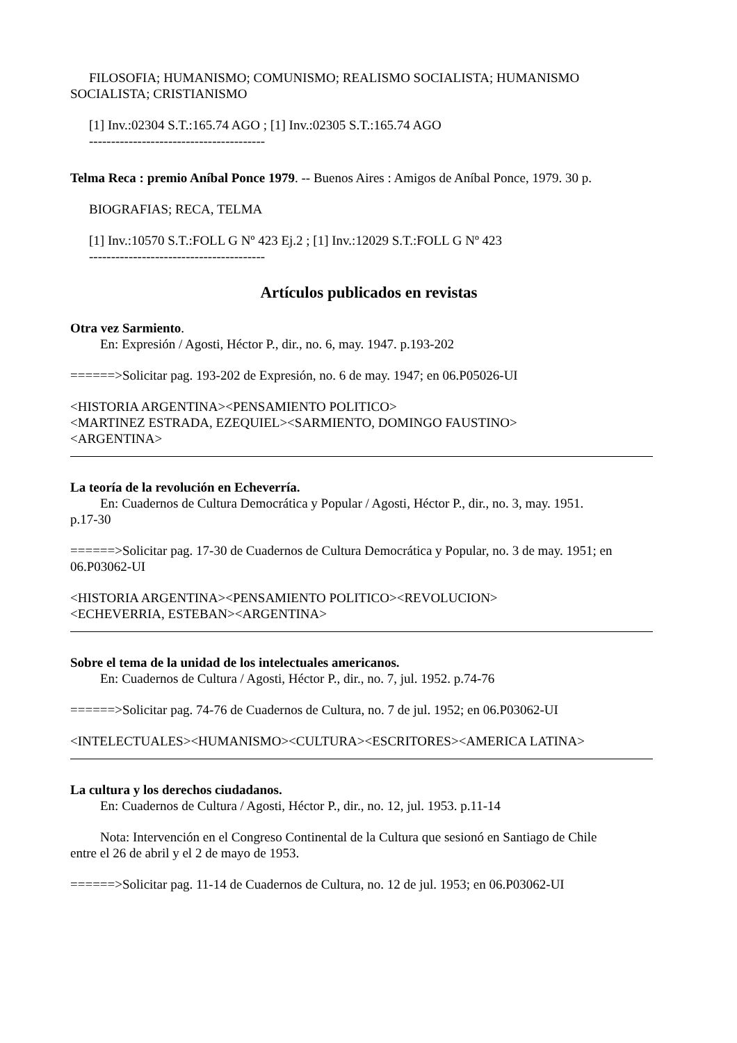FILOSOFIA; HUMANISMO; COMUNISMO; REALISMO SOCIALISTA; HUMANISMO
SOCIALISTA; CRISTIANISMO
[1] Inv.:02304 S.T.:165.74 AGO ; [1] Inv.:02305 S.T.:165.74 AGO
----------------------------------------
Telma Reca : premio Aníbal Ponce 1979. -- Buenos Aires : Amigos de Aníbal Ponce, 1979. 30 p.
BIOGRAFIAS; RECA, TELMA
[1] Inv.:10570 S.T.:FOLL G Nº 423 Ej.2 ; [1] Inv.:12029 S.T.:FOLL G Nº 423
----------------------------------------
Artículos publicados en revistas
Otra vez Sarmiento.
En: Expresión / Agosti, Héctor P., dir., no. 6, may. 1947. p.193-202
======>Solicitar pag. 193-202 de Expresión, no. 6 de may. 1947; en 06.P05026-UI
<HISTORIA ARGENTINA><PENSAMIENTO POLITICO>
<MARTINEZ ESTRADA, EZEQUIEL><SARMIENTO, DOMINGO FAUSTINO>
<ARGENTINA>
La teoría de la revolución en Echeverría.
En: Cuadernos de Cultura Democrática y Popular / Agosti, Héctor P., dir., no. 3, may. 1951.
p.17-30
======>Solicitar pag. 17-30 de Cuadernos de Cultura Democrática y Popular, no. 3 de may. 1951; en 06.P03062-UI
<HISTORIA ARGENTINA><PENSAMIENTO POLITICO><REVOLUCION>
<ECHEVERRIA, ESTEBAN><ARGENTINA>
Sobre el tema de la unidad de los intelectuales americanos.
En: Cuadernos de Cultura / Agosti, Héctor P., dir., no. 7, jul. 1952. p.74-76
======>Solicitar pag. 74-76 de Cuadernos de Cultura, no. 7 de jul. 1952; en 06.P03062-UI
<INTELECTUALES><HUMANISMO><CULTURA><ESCRITORES><AMERICA LATINA>
La cultura y los derechos ciudadanos.
En: Cuadernos de Cultura / Agosti, Héctor P., dir., no. 12, jul. 1953. p.11-14
Nota: Intervención en el Congreso Continental de la Cultura que sesionó en Santiago de Chile
entre el 26 de abril y el 2 de mayo de 1953.
======>Solicitar pag. 11-14 de Cuadernos de Cultura, no. 12 de jul. 1953; en 06.P03062-UI